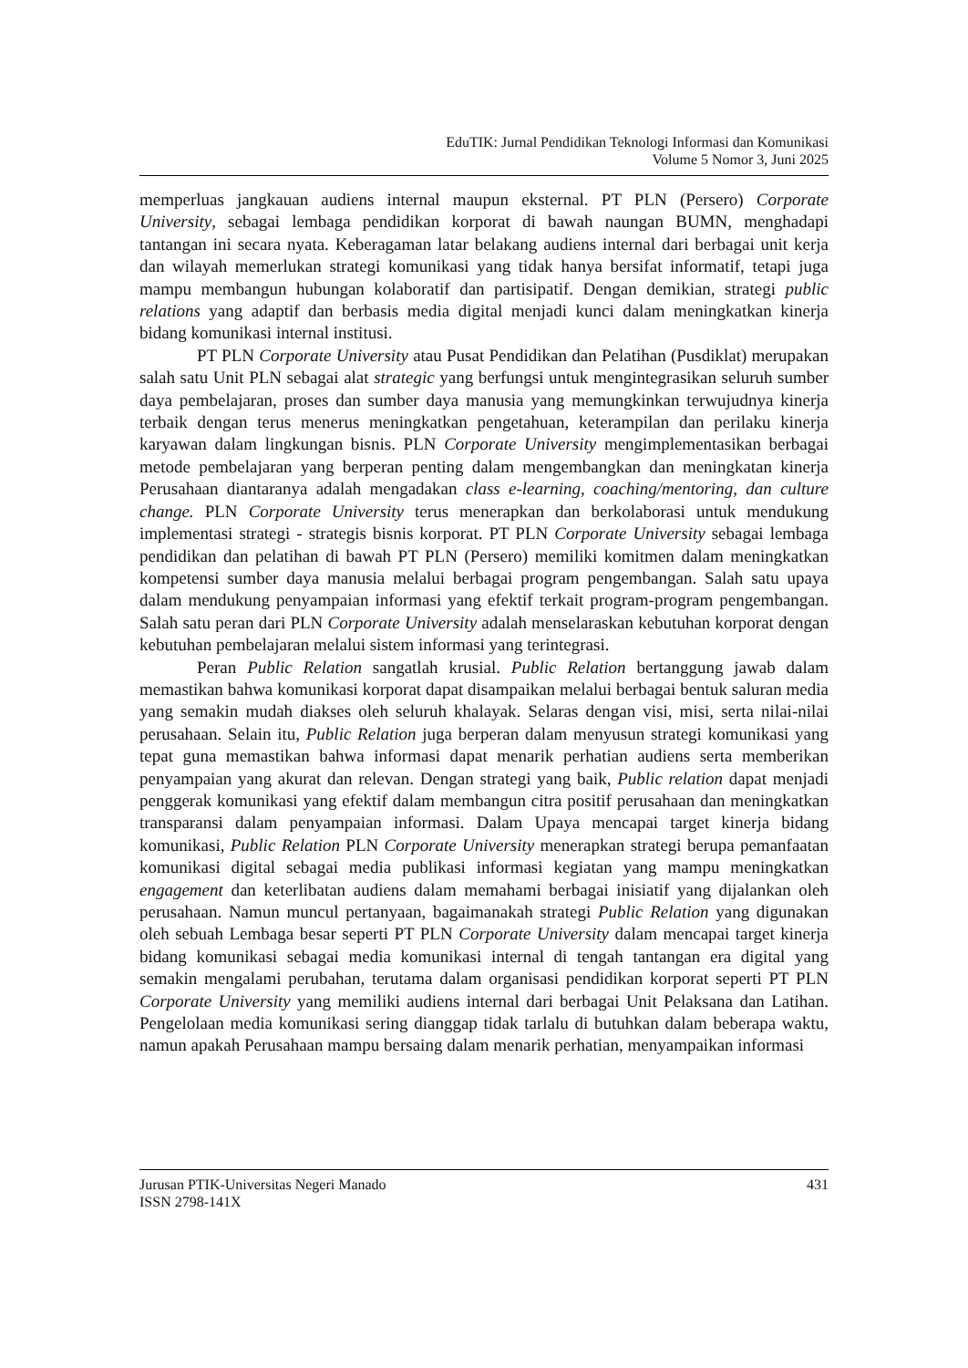EduTIK: Jurnal Pendidikan Teknologi Informasi dan Komunikasi
Volume 5 Nomor 3, Juni 2025
memperluas jangkauan audiens internal maupun eksternal. PT PLN (Persero) Corporate University, sebagai lembaga pendidikan korporat di bawah naungan BUMN, menghadapi tantangan ini secara nyata. Keberagaman latar belakang audiens internal dari berbagai unit kerja dan wilayah memerlukan strategi komunikasi yang tidak hanya bersifat informatif, tetapi juga mampu membangun hubungan kolaboratif dan partisipatif. Dengan demikian, strategi public relations yang adaptif dan berbasis media digital menjadi kunci dalam meningkatkan kinerja bidang komunikasi internal institusi.
PT PLN Corporate University atau Pusat Pendidikan dan Pelatihan (Pusdiklat) merupakan salah satu Unit PLN sebagai alat strategic yang berfungsi untuk mengintegrasikan seluruh sumber daya pembelajaran, proses dan sumber daya manusia yang memungkinkan terwujudnya kinerja terbaik dengan terus menerus meningkatkan pengetahuan, keterampilan dan perilaku kinerja karyawan dalam lingkungan bisnis. PLN Corporate University mengimplementasikan berbagai metode pembelajaran yang berperan penting dalam mengembangkan dan meningkatan kinerja Perusahaan diantaranya adalah mengadakan class e-learning, coaching/mentoring, dan culture change. PLN Corporate University terus menerapkan dan berkolaborasi untuk mendukung implementasi strategi - strategis bisnis korporat. PT PLN Corporate University sebagai lembaga pendidikan dan pelatihan di bawah PT PLN (Persero) memiliki komitmen dalam meningkatkan kompetensi sumber daya manusia melalui berbagai program pengembangan. Salah satu upaya dalam mendukung penyampaian informasi yang efektif terkait program-program pengembangan. Salah satu peran dari PLN Corporate University adalah menselaraskan kebutuhan korporat dengan kebutuhan pembelajaran melalui sistem informasi yang terintegrasi.
Peran Public Relation sangatlah krusial. Public Relation bertanggung jawab dalam memastikan bahwa komunikasi korporat dapat disampaikan melalui berbagai bentuk saluran media yang semakin mudah diakses oleh seluruh khalayak. Selaras dengan visi, misi, serta nilai-nilai perusahaan. Selain itu, Public Relation juga berperan dalam menyusun strategi komunikasi yang tepat guna memastikan bahwa informasi dapat menarik perhatian audiens serta memberikan penyampaian yang akurat dan relevan. Dengan strategi yang baik, Public relation dapat menjadi penggerak komunikasi yang efektif dalam membangun citra positif perusahaan dan meningkatkan transparansi dalam penyampaian informasi. Dalam Upaya mencapai target kinerja bidang komunikasi, Public Relation PLN Corporate University menerapkan strategi berupa pemanfaatan komunikasi digital sebagai media publikasi informasi kegiatan yang mampu meningkatkan engagement dan keterlibatan audiens dalam memahami berbagai inisiatif yang dijalankan oleh perusahaan. Namun muncul pertanyaan, bagaimanakah strategi Public Relation yang digunakan oleh sebuah Lembaga besar seperti PT PLN Corporate University dalam mencapai target kinerja bidang komunikasi sebagai media komunikasi internal di tengah tantangan era digital yang semakin mengalami perubahan, terutama dalam organisasi pendidikan korporat seperti PT PLN Corporate University yang memiliki audiens internal dari berbagai Unit Pelaksana dan Latihan. Pengelolaan media komunikasi sering dianggap tidak tarlalu di butuhkan dalam beberapa waktu, namun apakah Perusahaan mampu bersaing dalam menarik perhatian, menyampaikan informasi
Jurusan PTIK-Universitas Negeri Manado 431
ISSN 2798-141X